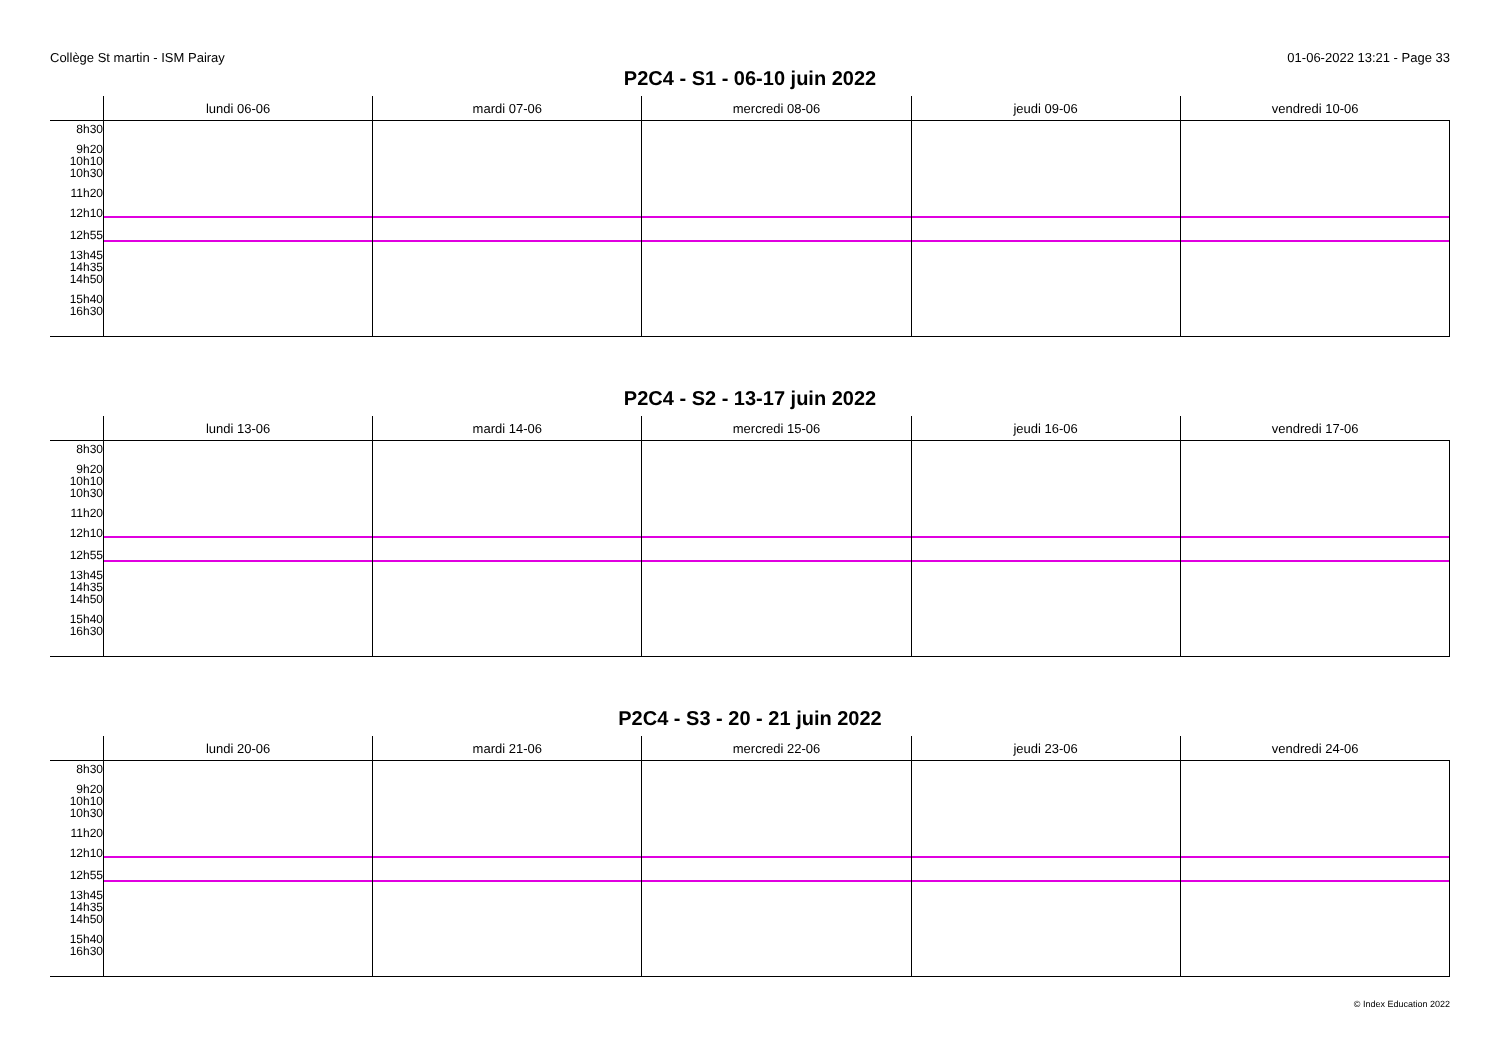Collège St martin - ISM Pairay 01-06-2022 13:21 - Page 33
P2C4 - S1 - 06-10 juin 2022
| | lundi 06-06 | mardi 07-06 | mercredi 08-06 | jeudi 09-06 | vendredi 10-06 |
| --- | --- | --- | --- | --- | --- |
| 8h30 9h20 10h10 10h30 11h20 12h10 12h55 13h45 14h35 14h50 15h40 16h30 | | | | | |
P2C4 - S2 - 13-17 juin 2022
| | lundi 13-06 | mardi 14-06 | mercredi 15-06 | jeudi 16-06 | vendredi 17-06 |
| --- | --- | --- | --- | --- | --- |
| 8h30 9h20 10h10 10h30 11h20 12h10 12h55 13h45 14h35 14h50 15h40 16h30 | | | | | |
P2C4 - S3 - 20 - 21 juin 2022
| | lundi 20-06 | mardi 21-06 | mercredi 22-06 | jeudi 23-06 | vendredi 24-06 |
| --- | --- | --- | --- | --- | --- |
| 8h30 9h20 10h10 10h30 11h20 12h10 12h55 13h45 14h35 14h50 15h40 16h30 | | | | | |
© Index Education 2022